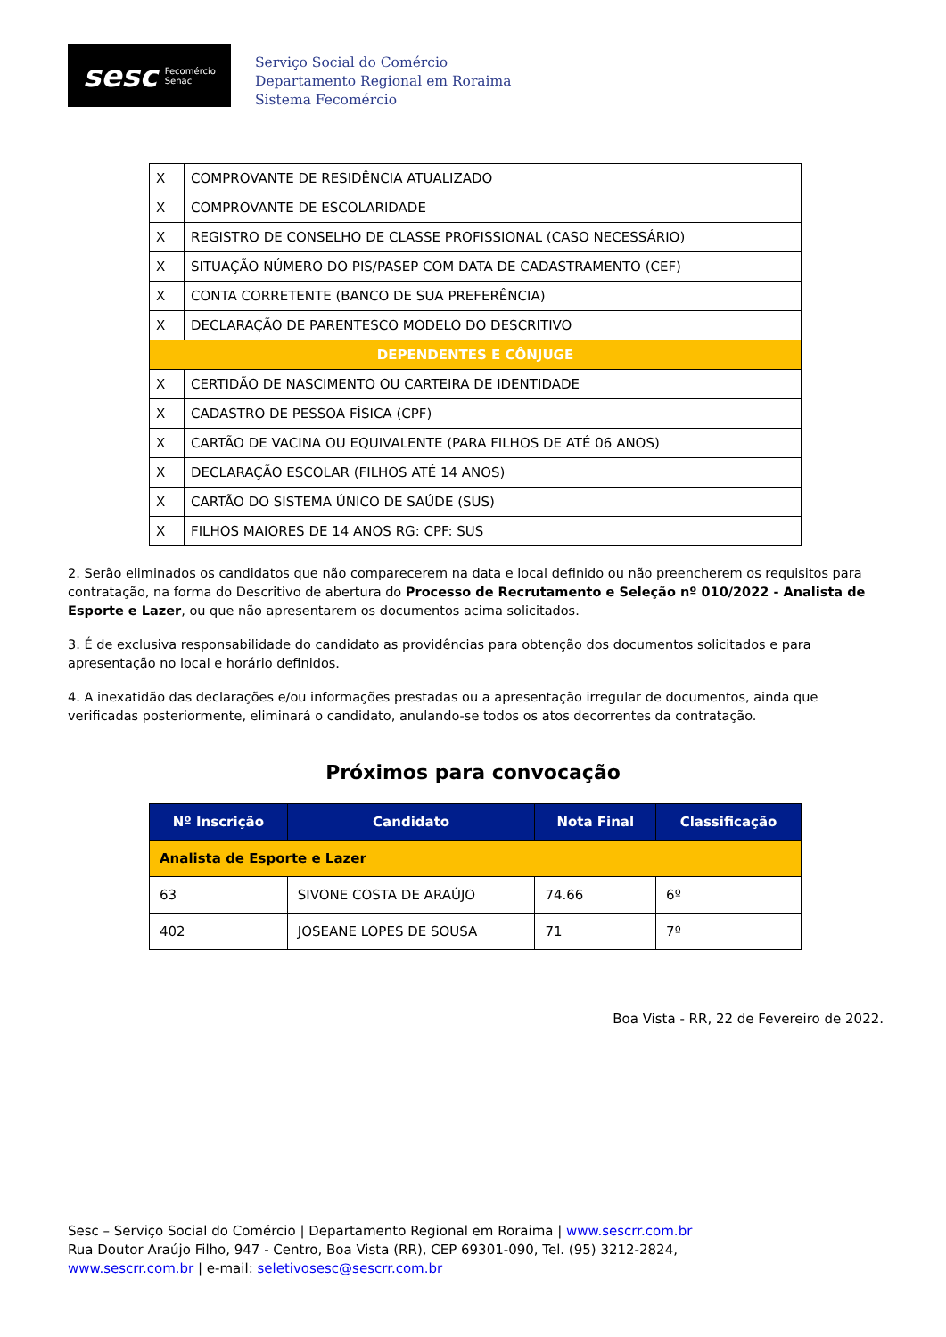sesc Fecomércio
Senac
Serviço Social do Comércio
Departamento Regional em Roraima
Sistema Fecomércio
| X | COMPROVANTE DE RESIDÊNCIA ATUALIZADO |
| X | COMPROVANTE DE ESCOLARIDADE |
| X | REGISTRO DE CONSELHO DE CLASSE PROFISSIONAL (CASO NECESSÁRIO) |
| X | SITUAÇÃO NÚMERO DO PIS/PASEP COM DATA DE CADASTRAMENTO (CEF) |
| X | CONTA CORRETENTE (BANCO DE SUA PREFERÊNCIA) |
| X | DECLARAÇÃO DE PARENTESCO MODELO DO DESCRITIVO |
| DEPENDENTES E CÔNJUGE | |
| X | CERTIDÃO DE NASCIMENTO OU CARTEIRA DE IDENTIDADE |
| X | CADASTRO DE PESSOA FÍSICA (CPF) |
| X | CARTÃO DE VACINA OU EQUIVALENTE (PARA FILHOS DE ATÉ 06 ANOS) |
| X | DECLARAÇÃO ESCOLAR (FILHOS ATÉ 14 ANOS) |
| X | CARTÃO DO SISTEMA ÚNICO DE SAÚDE (SUS) |
| X | FILHOS MAIORES DE 14 ANOS RG: CPF: SUS |
2. Serão eliminados os candidatos que não comparecerem na data e local definido ou não preencherem os requisitos para contratação, na forma do Descritivo de abertura do Processo de Recrutamento e Seleção nº 010/2022 - Analista de Esporte e Lazer, ou que não apresentarem os documentos acima solicitados.
3. É de exclusiva responsabilidade do candidato as providências para obtenção dos documentos solicitados e para apresentação no local e horário definidos.
4. A inexatidão das declarações e/ou informações prestadas ou a apresentação irregular de documentos, ainda que verificadas posteriormente, eliminará o candidato, anulando-se todos os atos decorrentes da contratação.
Próximos para convocação
| Nº Inscrição | Candidato | Nota Final | Classificação |
| --- | --- | --- | --- |
| Analista de Esporte e Lazer | | | |
| 63 | SIVONE COSTA DE ARAÚJO | 74.66 | 6º |
| 402 | JOSEANE LOPES DE SOUSA | 71 | 7º |
Boa Vista - RR, 22 de Fevereiro de 2022.
Sesc – Serviço Social do Comércio | Departamento Regional em Roraima | www.sescrr.com.br
Rua Doutor Araújo Filho, 947 - Centro, Boa Vista (RR), CEP 69301-090, Tel. (95) 3212-2824,
www.sescrr.com.br | e-mail: seletivosesc@sescrr.com.br